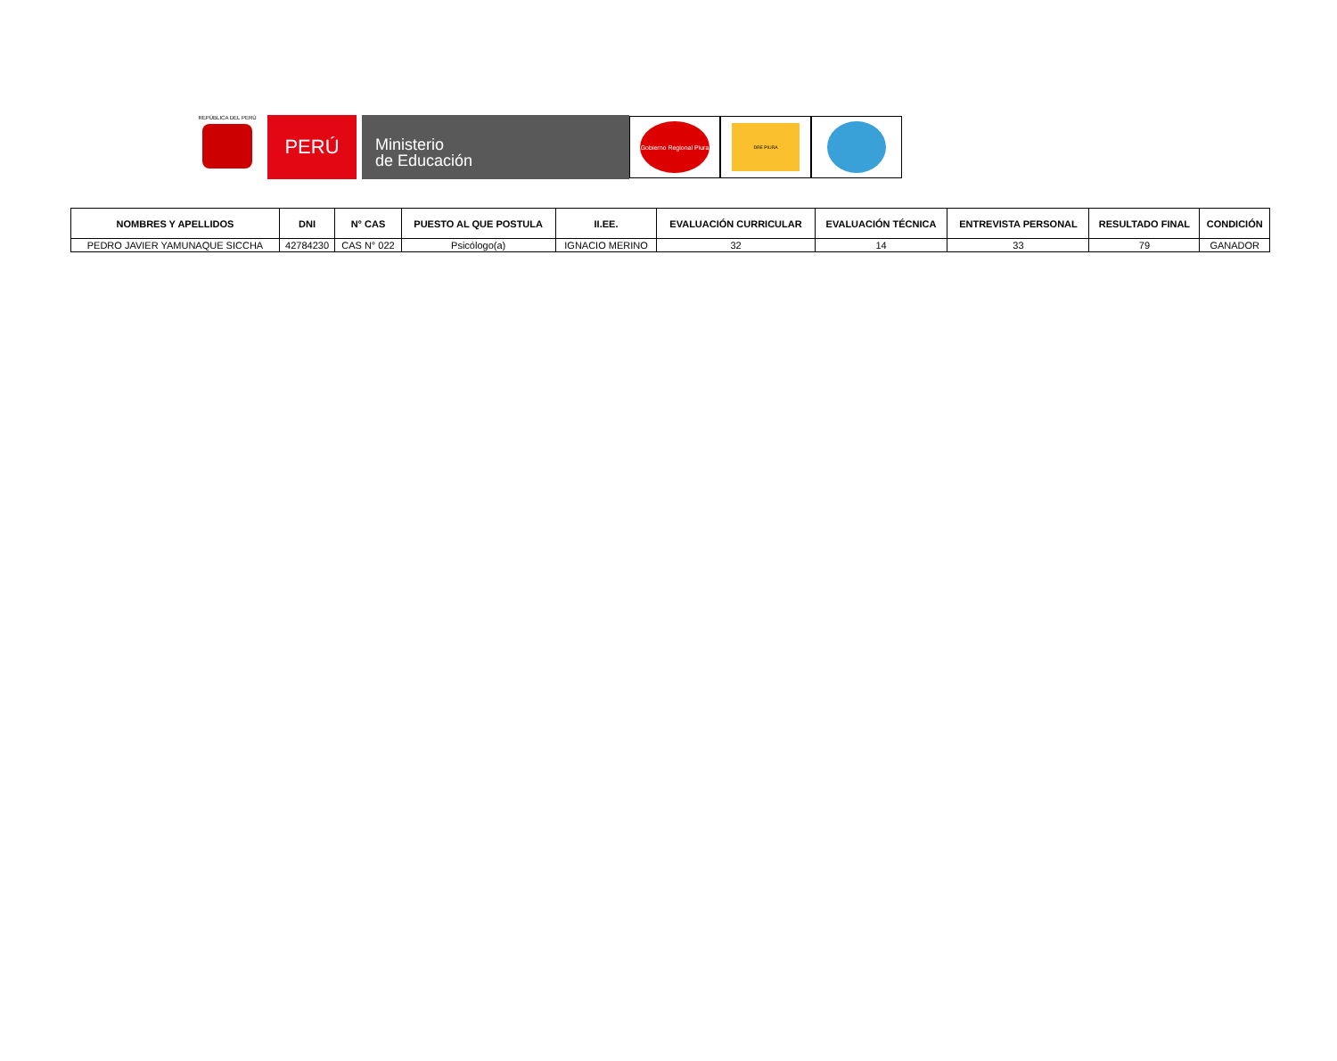REPÚBLICA DEL PERÚ
PERÚ
Ministerio
de Educación
Gobierno Regional Piura
DRE PIURA
| NOMBRES Y APELLIDOS | DNI | N° CAS | PUESTO AL QUE POSTULA | II.EE. | EVALUACIÓN CURRICULAR | EVALUACIÓN TÉCNICA | ENTREVISTA PERSONAL | RESULTADO FINAL | CONDICIÓN |
| --- | --- | --- | --- | --- | --- | --- | --- | --- | --- |
| PEDRO JAVIER YAMUNAQUE SICCHA | 42784230 | CAS N° 022 | Psicólogo(a) | IGNACIO MERINO | 32 | 14 | 33 | 79 | GANADOR |